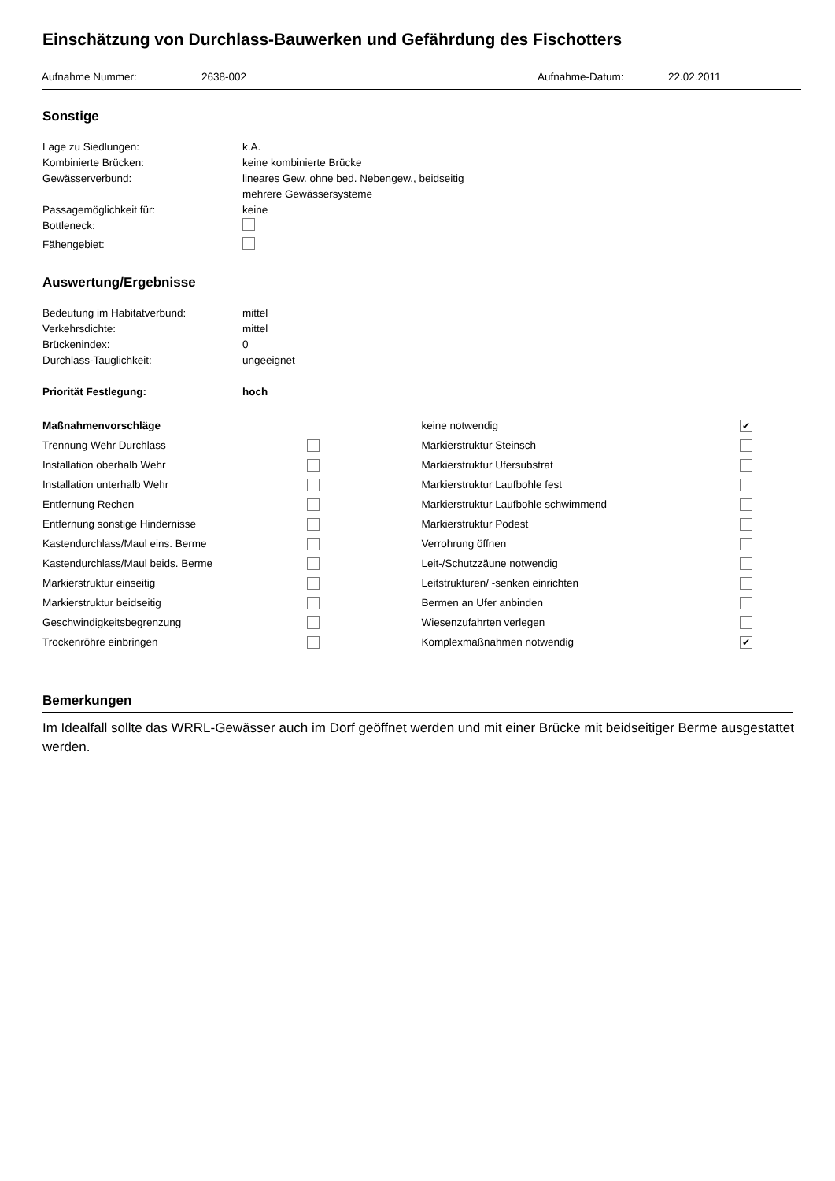Einschätzung von Durchlass-Bauwerken und Gefährdung des Fischotters
Aufnahme Nummer: 2638-002 Aufnahme-Datum: 22.02.2011
Sonstige
Lage zu Siedlungen: k.A.
Kombinierte Brücken: keine kombinierte Brücke
Gewässerverbund: lineares Gew. ohne bed. Nebengew., beidseitig
mehrere Gewässersysteme
Passagemöglichkeit für: keine
Bottleneck:
Fähengebiet:
Auswertung/Ergebnisse
Bedeutung im Habitatverbund: mittel
Verkehrsdichte: mittel
Brückenindex: 0
Durchlass-Tauglichkeit: ungeeignet
Priorität Festlegung: hoch
Maßnahmenvorschläge
Trennung Wehr Durchlass
Installation oberhalb Wehr
Installation unterhalb Wehr
Entfernung Rechen
Entfernung sonstige Hindernisse
Kastendurchlass/Maul eins. Berme
Kastendurchlass/Maul beids. Berme
Markierstruktur einseitig
Markierstruktur beidseitig
Geschwindigkeitsbegrenzung
Trockenröhre einbringen
keine notwendig ✔
Markierstruktur Steinsch
Markierstruktur Ufersubstrat
Markierstruktur Laufbohle fest
Markierstruktur Laufbohle schwimmend
Markierstruktur Podest
Verrohrung öffnen
Leit-/Schutzzäune notwendig
Leitstrukturen/ -senken einrichten
Bermen an Ufer anbinden
Wiesenzufahrten verlegen
Komplexmaßnahmen notwendig ✔
Bemerkungen
Im Idealfall sollte das WRRL-Gewässer auch im Dorf geöffnet werden und mit einer Brücke mit beidseitiger Berme ausgestattet werden.